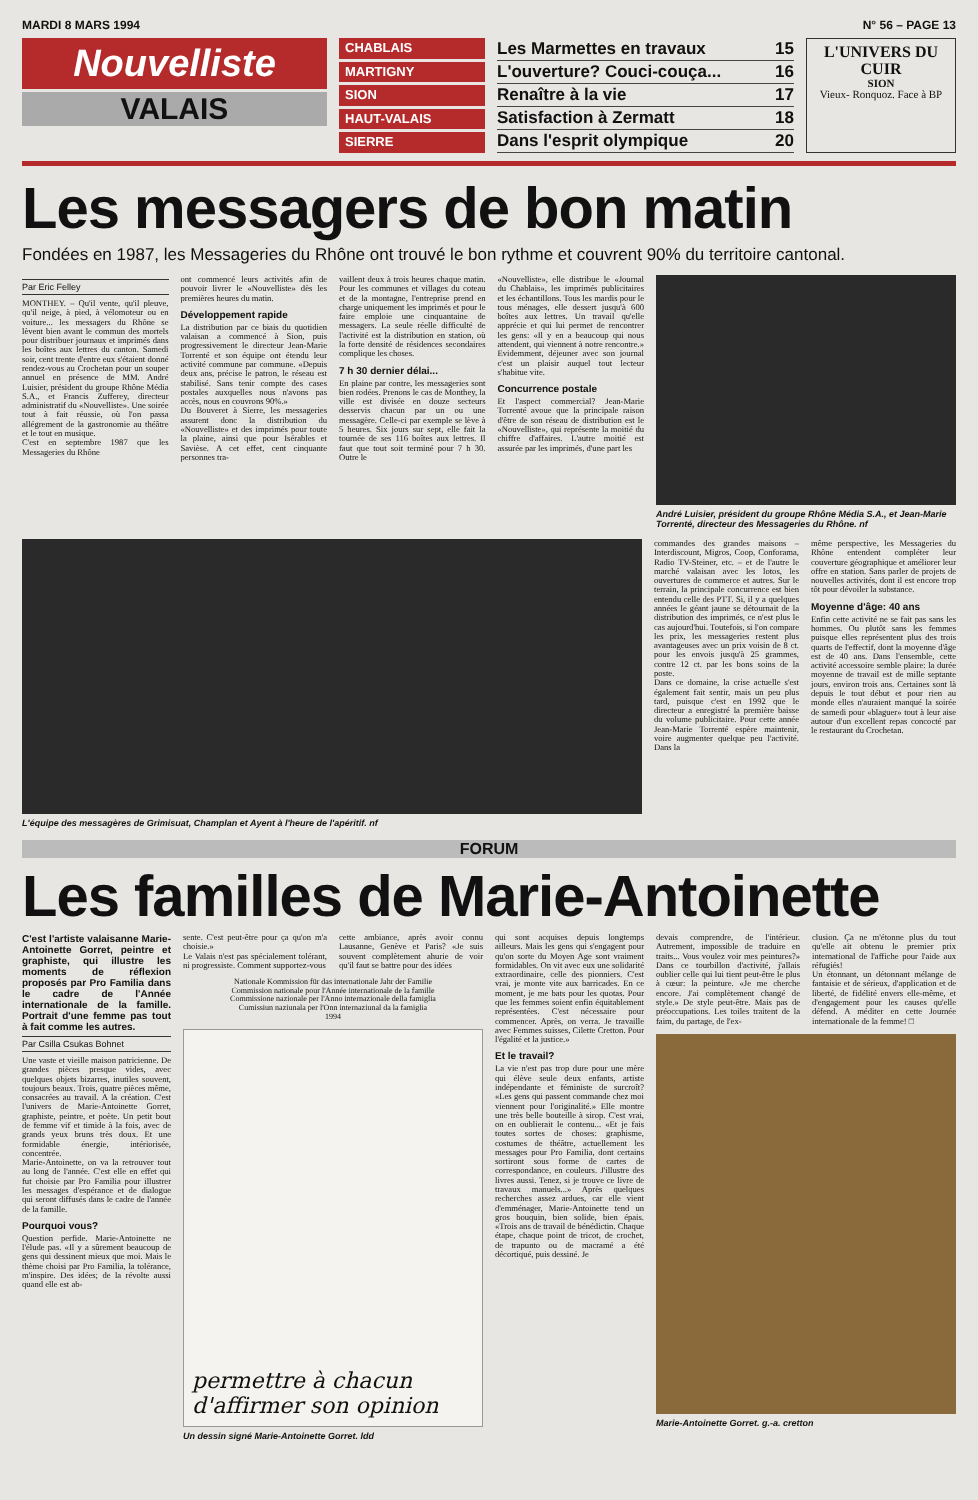MARDI 8 MARS 1994 N° 56 – PAGE 13
Nouvelliste
VALAIS
CHABLAIS
MARTIGNY
SION
HAUT-VALAIS
SIERRE
Les Marmettes en travaux 15
L'ouverture? Couci-couça... 16
Renaître à la vie 17
Satisfaction à Zermatt 18
Dans l'esprit olympique 20
L'UNIVERS DU CUIR
SION
Vieux- Ronquoz. Face à BP
Les messagers de bon matin
Fondées en 1987, les Messageries du Rhône ont trouvé le bon rythme et couvrent 90% du territoire cantonal.
Par Eric Felley
MONTHEY. – Qu'il vente, qu'il pleuve, qu'il neige, à pied, à vélomoteur ou en voiture... les messagers du Rhône se lèvent bien avant le commun des mortels pour distribuer journaux et imprimés dans les boîtes aux lettres du canton. Samedi soir, cent trente d'entre eux s'étaient donné rendez-vous au Crochetan pour un souper annuel en présence de MM. André Luisier, président du groupe Rhône Média S.A., et Francis Zufferey, directeur administratif du «Nouvelliste». Une soirée tout à fait réussie, où l'on passa allégrement de la gastronomie au théâtre et le tout en musique.
C'est en septembre 1987 que les Messageries du Rhône
ont commencé leurs activités afin de pouvoir livrer le «Nouvelliste» dès les premières heures du matin.
Développement rapide
La distribution par ce biais du quotidien valaisan a commencé à Sion, puis progressivement le directeur Jean-Marie Torrenté et son équipe ont étendu leur activité commune par commune. «Depuis deux ans, précise le patron, le réseau est stabilisé. Sans tenir compte des cases postales auxquelles nous n'avons pas accès, nous en couvrons 90%.»
Du Bouveret à Sierre, les messageries assurent donc la distribution du «Nouvelliste» et des imprimés pour toute la plaine, ainsi que pour Isérables et Savièse. A cet effet, cent cinquante personnes tra-
vaillent deux à trois heures chaque matin. Pour les communes et villages du coteau et de la montagne, l'entreprise prend en charge uniquement les imprimés et pour le faire emploie une cinquantaine de messagers. La seule réelle difficulté de l'activité est la distribution en station, où la forte densité de résidences secondaires complique les choses.
7 h 30 dernier délai...
En plaine par contre, les messageries sont bien rodées. Prenons le cas de Monthey, la ville est divisée en douze secteurs desservis chacun par un ou une messagère. Celle-ci par exemple se lève à 5 heures. Six jours sur sept, elle fait la tournée de ses 116 boîtes aux lettres. Il faut que tout soit terminé pour 7 h 30. Outre le
«Nouvelliste», elle distribue le «Journal du Chablais», les imprimés publicitaires et les échantillons. Tous les mardis pour le tous ménages, elle dessert jusqu'à 600 boîtes aux lettres. Un travail qu'elle apprécie et qui lui permet de rencontrer les gens: «Il y en a beaucoup qui nous attendent, qui viennent à notre rencontre.» Evidemment, déjeuner avec son journal c'est un plaisir auquel tout lecteur s'habitue vite.
Concurrence postale
Et l'aspect commercial? Jean-Marie Torrenté avoue que la principale raison d'être de son réseau de distribution est le «Nouvelliste», qui représente la moitié du chiffre d'affaires. L'autre moitié est assurée par les imprimés, d'une part les
André Luisier, président du groupe Rhône Média S.A., et Jean-Marie Torrenté, directeur des Messageries du Rhône. nf
L'équipe des messagères de Grimisuat, Champlan et Ayent à l'heure de l'apéritif. nf
commandes des grandes maisons – Interdiscount, Migros, Coop, Conforama, Radio TV-Steiner, etc. – et de l'autre le marché valaisan avec les lotos, les ouvertures de commerce et autres. Sur le terrain, la principale concurrence est bien entendu celle des PTT. Si, il y a quelques années le géant jaune se détournait de la distribution des imprimés, ce n'est plus le cas aujourd'hui. Toutefois, si l'on compare les prix, les messageries restent plus avantageuses avec un prix voisin de 8 ct. pour les envois jusqu'à 25 grammes, contre 12 ct. par les bons soins de la poste.
Dans ce domaine, la crise actuelle s'est également fait sentir, mais un peu plus tard, puisque c'est en 1992 que le directeur a enregistré la première baisse du volume publicitaire. Pour cette année Jean-Marie Torrenté espère maintenir, voire augmenter quelque peu l'activité. Dans la
même perspective, les Messageries du Rhône entendent compléter leur couverture géographique et améliorer leur offre en station. Sans parler de projets de nouvelles activités, dont il est encore trop tôt pour dévoiler la substance.
Moyenne d'âge: 40 ans
Enfin cette activité ne se fait pas sans les hommes. Ou plutôt sans les femmes puisque elles représentent plus des trois quarts de l'effectif, dont la moyenne d'âge est de 40 ans. Dans l'ensemble, cette activité accessoire semble plaire: la durée moyenne de travail est de mille septante jours, environ trois ans. Certaines sont là depuis le tout début et pour rien au monde elles n'auraient manqué la soirée de samedi pour «blaguer» tout à leur aise autour d'un excellent repas concocté par le restaurant du Crochetan.
FORUM
Les familles de Marie-Antoinette
C'est l'artiste valaisanne Marie-Antoinette Gorret, peintre et graphiste, qui illustre les moments de réflexion proposés par Pro Familia dans le cadre de l'Année internationale de la famille. Portrait d'une femme pas tout à fait comme les autres.
Par Csilla Csukas Bohnet
Une vaste et vieille maison patricienne. De grandes pièces presque vides, avec quelques objets bizarres, inutiles souvent, toujours beaux. Trois, quatre pièces même, consacrées au travail. A la création. C'est l'univers de Marie-Antoinette Gorret, graphiste, peintre, et poète. Un petit bout de femme vif et timide à la fois, avec de grands yeux bruns très doux. Et une formidable énergie, intériorisée, concentrée.
Marie-Antoinette, on va la retrouver tout au long de l'année. C'est elle en effet qui fut choisie par Pro Familia pour illustrer les messages d'espérance et de dialogue qui seront diffusés dans le cadre de l'année de la famille.
Pourquoi vous?
Question perfide. Marie-Antoinette ne l'élude pas. «Il y a sûrement beaucoup de gens qui dessinent mieux que moi. Mais le thème choisi par Pro Familia, la tolérance, m'inspire. Des idées; de la révolte aussi quand elle est ab-
sente. C'est peut-être pour ça qu'on m'a choisie.»
Le Valais n'est pas spécialement tolérant, ni progressiste. Comment supportez-vous
cette ambiance, après avoir connu Lausanne, Genève et Paris? «Je suis souvent complètement ahurie de voir qu'il faut se battre pour des idées
Nationale Kommission für das internationale Jahr der Familie
Commission nationale pour l'Année internationale de la famille
Commissione nazionale per l'Anno internazionale della famiglia
Cumissiun naziunala per l'Onn internaziunal da la famiglia
1994
permettre à chacun d'affirmer son opinion
Un dessin signé Marie-Antoinette Gorret. ldd
qui sont acquises depuis longtemps ailleurs. Mais les gens qui s'engagent pour qu'on sorte du Moyen Age sont vraiment formidables. On vit avec eux une solidarité extraordinaire, celle des pionniers. C'est vrai, je monte vite aux barricades. En ce moment, je me bats pour les quotas. Pour que les femmes soient enfin équitablement représentées. C'est nécessaire pour commencer. Après, on verra. Je travaille avec Femmes suisses, Cilette Cretton. Pour l'égalité et la justice.»
Et le travail?
La vie n'est pas trop dure pour une mère qui élève seule deux enfants, artiste indépendante et féministe de surcroît? «Les gens qui passent commande chez moi viennent pour l'originalité.» Elle montre une très belle bouteille à sirop. C'est vrai, on en oublierait le contenu... «Et je fais toutes sortes de choses: graphisme, costumes de théâtre, actuellement les messages pour Pro Familia, dont certains sortiront sous forme de cartes de correspondance, en couleurs. J'illustre des livres aussi. Tenez, si je trouve ce livre de travaux manuels...» Après quelques recherches assez ardues, car elle vient d'emménager, Marie-Antoinette tend un gros bouquin, bien solide, bien épais. «Trois ans de travail de bénédictin. Chaque étape, chaque point de tricot, de crochet, de trapunto ou de macramé a été décortiqué, puis dessiné. Je
devais comprendre, de l'intérieur. Autrement, impossible de traduire en traits... Vous voulez voir mes peintures?» Dans ce tourbillon d'activité, j'allais oublier celle qui lui tient peut-être le plus à cœur: la peinture. «Je me cherche encore. J'ai complètement changé de style.» De style peut-être. Mais pas de préoccupations. Les toiles traitent de la faim, du partage, de l'ex-
clusion. Ça ne m'étonne plus du tout qu'elle ait obtenu le premier prix international de l'affiche pour l'aide aux réfugiés!
Un étonnant, un détonnant mélange de fantaisie et de sérieux, d'application et de liberté, de fidélité envers elle-même, et d'engagement pour les causes qu'elle défend. A méditer en cette Journée internationale de la femme! □
Marie-Antoinette Gorret. g.-a. cretton